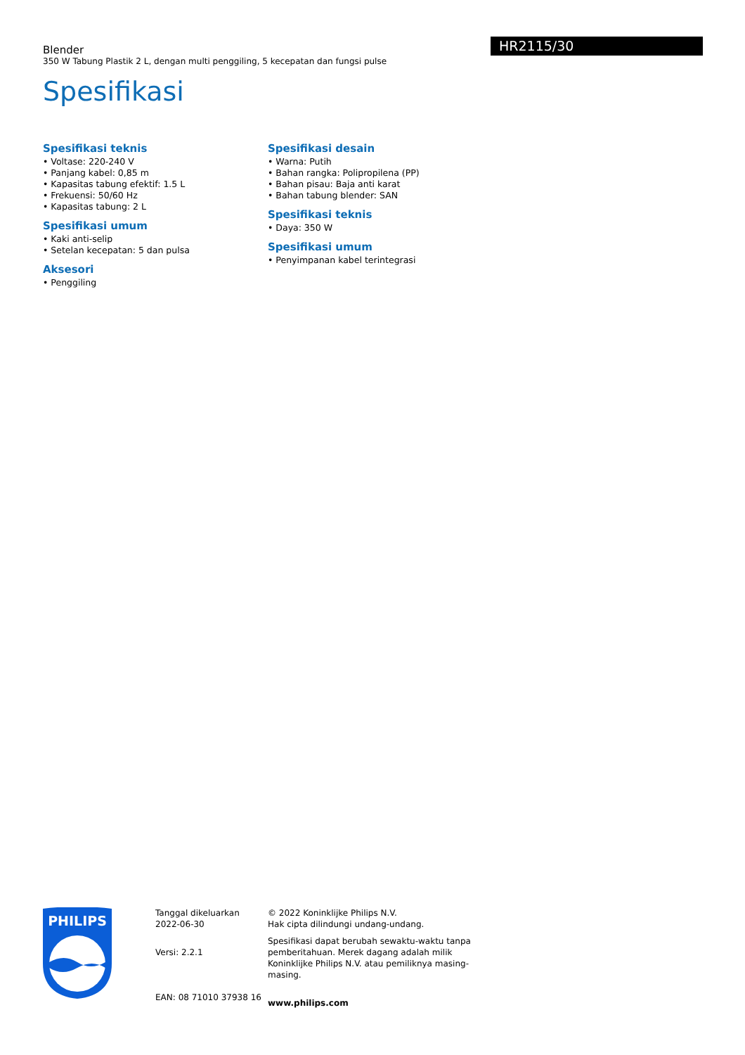Blender
350 W Tabung Plastik 2 L, dengan multi penggiling, 5 kecepatan dan fungsi pulse
HR2115/30
Spesifikasi
Spesifikasi teknis
• Voltase: 220-240 V
• Panjang kabel: 0,85 m
• Kapasitas tabung efektif: 1.5 L
• Frekuensi: 50/60 Hz
• Kapasitas tabung: 2 L
Spesifikasi umum
• Kaki anti-selip
• Setelan kecepatan: 5 dan pulsa
Aksesori
• Penggiling
Spesifikasi desain
• Warna: Putih
• Bahan rangka: Polipropilena (PP)
• Bahan pisau: Baja anti karat
• Bahan tabung blender: SAN
Spesifikasi teknis
• Daya: 350 W
Spesifikasi umum
• Penyimpanan kabel terintegrasi
PHILIPS
Tanggal dikeluarkan
2022-06-30
Versi: 2.2.1
EAN: 08 71010 37938 16
© 2022 Koninklijke Philips N.V.
Hak cipta dilindungi undang-undang.
Spesifikasi dapat berubah sewaktu-waktu tanpa pemberitahuan. Merek dagang adalah milik Koninklijke Philips N.V. atau pemiliknya masing-masing.
www.philips.com